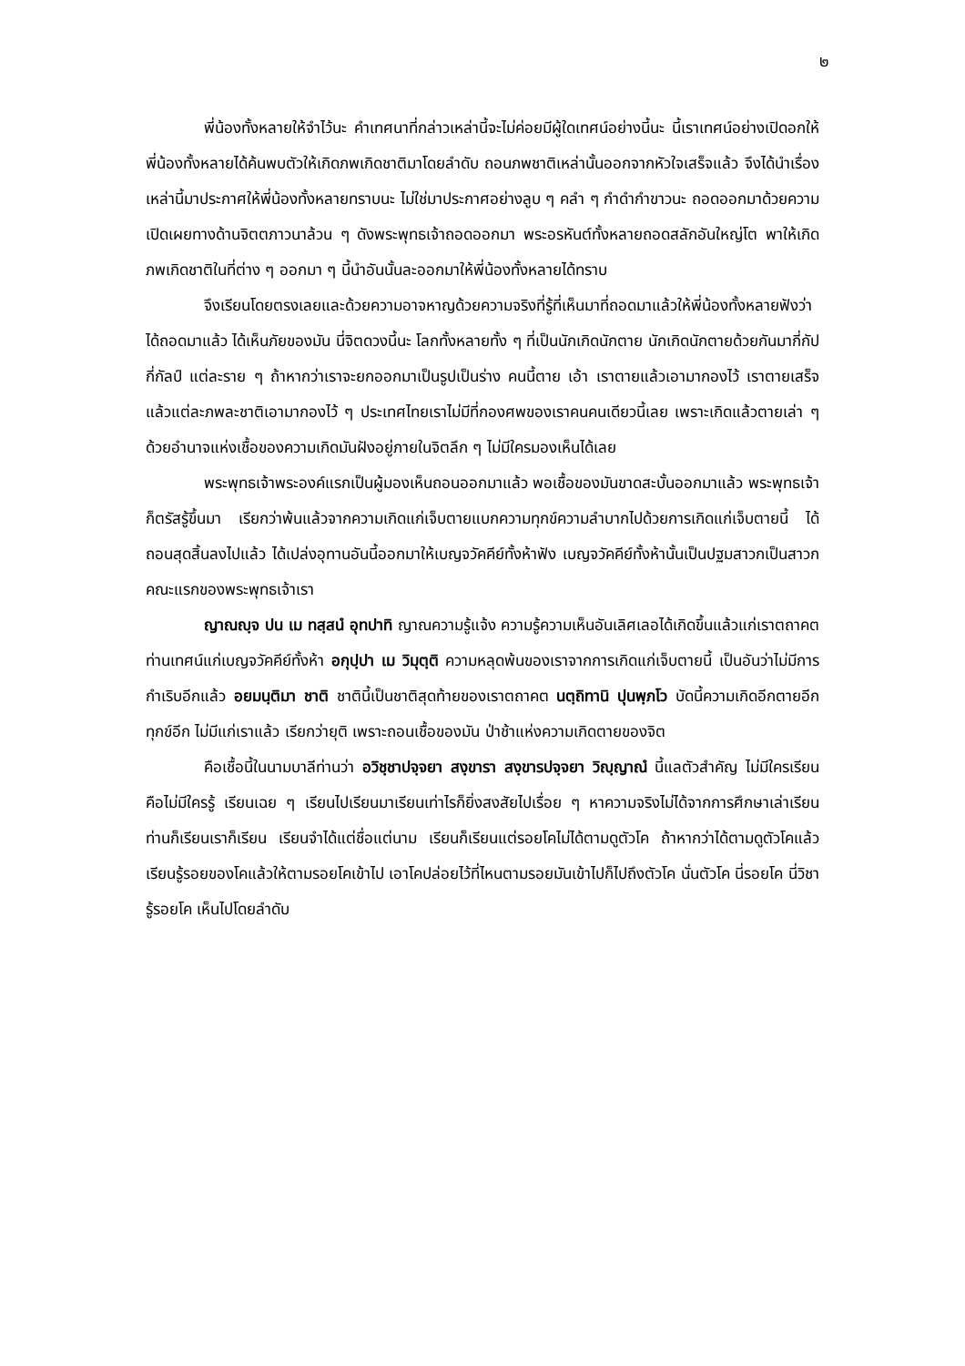๒
พี่น้องทั้งหลายให้จำไว้นะ คำเทศนาที่กล่าวเหล่านี้จะไม่ค่อยมีผู้ใดเทศน์อย่างนี้นะ นี้เราเทศน์อย่างเปิดอกให้พี่น้องทั้งหลายได้ค้นพบตัวให้เกิดภพเกิดชาติมาโดยลำดับ ถอนภพชาติเหล่านั้นออกจากหัวใจเสร็จแล้ว จึงได้นำเรื่องเหล่านี้มาประกาศให้พี่น้องทั้งหลายทราบนะ ไม่ใช่มาประกาศอย่างลูบ ๆ คลำ ๆ กำดำกำขาวนะ ถอดออกมาด้วยความเปิดเผยทางด้านจิตตภาวนาล้วน ๆ ดังพระพุทธเจ้าถอดออกมา พระอรหันต์ทั้งหลายถอดสลักอันใหญ่โต พาให้เกิดภพเกิดชาติในที่ต่าง ๆ ออกมา ๆ นี้นำอันนั้นละออกมาให้พี่น้องทั้งหลายได้ทราบ
จึงเรียนโดยตรงเลยและด้วยความอาจหาญด้วยความจริงที่รู้ที่เห็นมาที่ถอดมาแล้วให้พี่น้องทั้งหลายฟังว่าได้ถอดมาแล้ว ได้เห็นภัยของมัน นี่จิตดวงนี้นะ โลกทั้งหลายทั้ง ๆ ที่เป็นนักเกิดนักตาย นักเกิดนักตายด้วยกันมากี่กัปกี่กัลป์ แต่ละราย ๆ ถ้าหากว่าเราจะยกออกมาเป็นรูปเป็นร่าง คนนี้ตาย เอ้า เราตายแล้วเอามากองไว้ เราตายเสร็จแล้วแต่ละภพละชาติเอามากองไว้ ๆ ประเทศไทยเราไม่มีที่กองศพของเราคนคนเดียวนี้เลย เพราะเกิดแล้วตายเล่า ๆ ด้วยอำนาจแห่งเชื้อของความเกิดมันฝังอยู่ภายในจิตลึก ๆ ไม่มีใครมองเห็นได้เลย
พระพุทธเจ้าพระองค์แรกเป็นผู้มองเห็นถอนออกมาแล้ว พอเชื้อของมันขาดสะบั้นออกมาแล้ว พระพุทธเจ้าก็ตรัสรู้ขึ้นมา เรียกว่าพ้นแล้วจากความเกิดแก่เจ็บตายแบกความทุกข์ความลำบากไปด้วยการเกิดแก่เจ็บตายนี้ ได้ถอนสุดสิ้นลงไปแล้ว ได้เปล่งอุทานอันนี้ออกมาให้เบญจวัคคีย์ทั้งห้าฟัง เบญจวัคคีย์ทั้งห้านั้นเป็นปฐมสาวกเป็นสาวกคณะแรกของพระพุทธเจ้าเรา
ญาณญฺจ ปน เม ทสฺสนํ อุทปาทิ ญาณความรู้แจ้ง ความรู้ความเห็นอันเลิศเลอได้เกิดขึ้นแล้วแก่เราตถาคต ท่านเทศน์แก่เบญจวัคคีย์ทั้งห้า อกุปฺปา เม วิมุตฺติ ความหลุดพ้นของเราจากการเกิดแก่เจ็บตายนี้ เป็นอันว่าไม่มีการกำเริบอีกแล้ว อยมนฺติมา ชาติ ชาตินี้เป็นชาติสุดท้ายของเราตถาคต นตฺถิทานิ ปุนพฺภโว บัดนี้ความเกิดอีกตายอีกทุกข์อีก ไม่มีแก่เราแล้ว เรียกว่ายุติ เพราะถอนเชื้อของมัน ป่าช้าแห่งความเกิดตายของจิต
คือเชื้อนี้ในนามบาลีท่านว่า อวิชฺชาปจฺจยา สงฺขารา สงฺขารปจฺจยา วิญฺญาณํ นี้แลตัวสำคัญ ไม่มีใครเรียน คือไม่มีใครรู้ เรียนเฉย ๆ เรียนไปเรียนมาเรียนเท่าไรก็ยิ่งสงสัยไปเรื่อย ๆ หาความจริงไม่ได้จากการศึกษาเล่าเรียน ท่านก็เรียนเราก็เรียน เรียนจำได้แต่ชื่อแต่นาม เรียนก็เรียนแต่รอยโคไม่ได้ตามดูตัวโค ถ้าหากว่าได้ตามดูตัวโคแล้ว เรียนรู้รอยของโคแล้วให้ตามรอยโคเข้าไป เอาโคปล่อยไว้ที่ไหนตามรอยมันเข้าไปก็ไปถึงตัวโค นั่นตัวโค นี่รอยโค นี่วิชารู้รอยโค เห็นไปโดยลำดับ